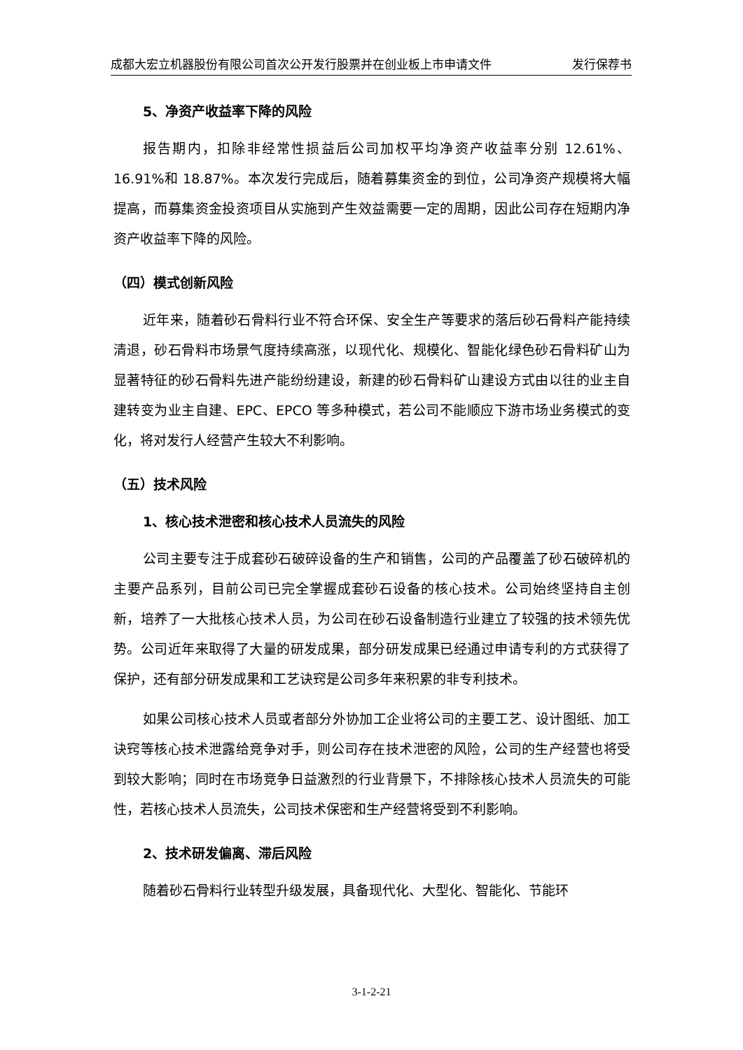成都大宏立机器股份有限公司首次公开发行股票并在创业板上市申请文件 发行保荐书
5、净资产收益率下降的风险
报告期内，扣除非经常性损益后公司加权平均净资产收益率分别 12.61%、16.91%和 18.87%。本次发行完成后，随着募集资金的到位，公司净资产规模将大幅提高，而募集资金投资项目从实施到产生效益需要一定的周期，因此公司存在短期内净资产收益率下降的风险。
（四）模式创新风险
近年来，随着砂石骨料行业不符合环保、安全生产等要求的落后砂石骨料产能持续清退，砂石骨料市场景气度持续高涨，以现代化、规模化、智能化绿色砂石骨料矿山为显著特征的砂石骨料先进产能纷纷建设，新建的砂石骨料矿山建设方式由以往的业主自建转变为业主自建、EPC、EPCO 等多种模式，若公司不能顺应下游市场业务模式的变化，将对发行人经营产生较大不利影响。
（五）技术风险
1、核心技术泄密和核心技术人员流失的风险
公司主要专注于成套砂石破碎设备的生产和销售，公司的产品覆盖了砂石破碎机的主要产品系列，目前公司已完全掌握成套砂石设备的核心技术。公司始终坚持自主创新，培养了一大批核心技术人员，为公司在砂石设备制造行业建立了较强的技术领先优势。公司近年来取得了大量的研发成果，部分研发成果已经通过申请专利的方式获得了保护，还有部分研发成果和工艺诀窍是公司多年来积累的非专利技术。
如果公司核心技术人员或者部分外协加工企业将公司的主要工艺、设计图纸、加工诀窍等核心技术泄露给竞争对手，则公司存在技术泄密的风险，公司的生产经营也将受到较大影响；同时在市场竞争日益激烈的行业背景下，不排除核心技术人员流失的可能性，若核心技术人员流失，公司技术保密和生产经营将受到不利影响。
2、技术研发偏离、滞后风险
随着砂石骨料行业转型升级发展，具备现代化、大型化、智能化、节能环
3-1-2-21